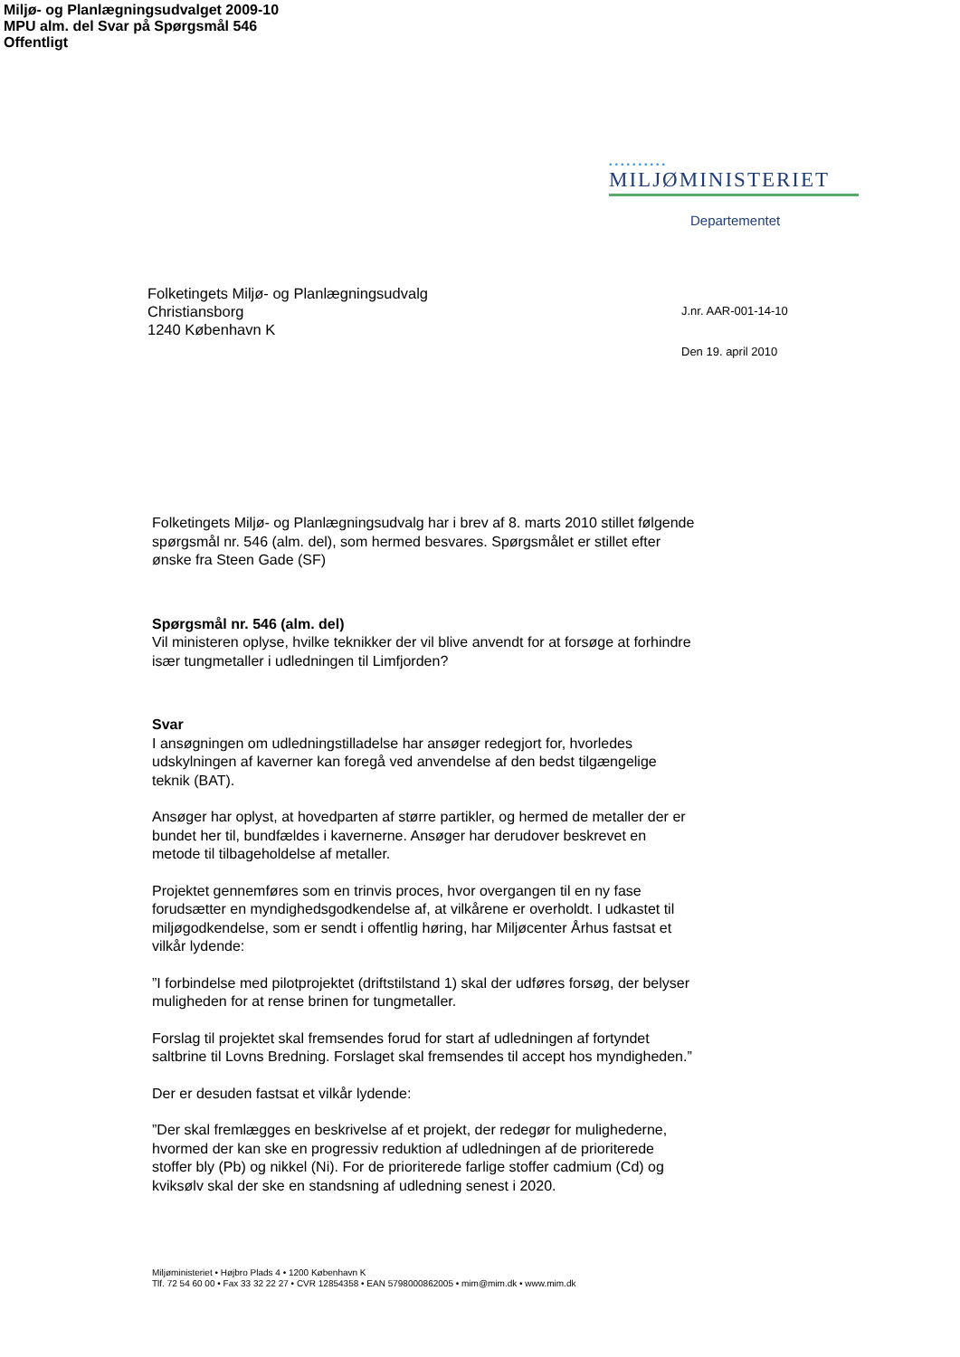Miljø- og Planlægningsudvalget 2009-10
MPU alm. del Svar på Spørgsmål 546
Offentligt
••••••••••
MILJØMINISTERIET
Departementet
Folketingets Miljø- og Planlægningsudvalg
Christiansborg
1240 København K
J.nr. AAR-001-14-10
Den 19. april 2010
Folketingets Miljø- og Planlægningsudvalg har i brev af 8. marts 2010 stillet følgende spørgsmål nr. 546 (alm. del), som hermed besvares. Spørgsmålet er stillet efter ønske fra Steen Gade (SF)
Spørgsmål nr. 546 (alm. del)
Vil ministeren oplyse, hvilke teknikker der vil blive anvendt for at forsøge at forhindre især tungmetaller i udledningen til Limfjorden?
Svar
I ansøgningen om udledningstilladelse har ansøger redegjort for, hvorledes udskylningen af kaverner kan foregå ved anvendelse af den bedst tilgængelige teknik (BAT).
Ansøger har oplyst, at hovedparten af større partikler, og hermed de metaller der er bundet her til, bundfældes i kavernerne. Ansøger har derudover beskrevet en metode til tilbageholdelse af metaller.
Projektet gennemføres som en trinvis proces, hvor overgangen til en ny fase forudsætter en myndighedsgodkendelse af, at vilkårene er overholdt. I udkastet til miljøgodkendelse, som er sendt i offentlig høring, har Miljøcenter Århus fastsat et vilkår lydende:
”I forbindelse med pilotprojektet (driftstilstand 1) skal der udføres forsøg, der belyser muligheden for at rense brinen for tungmetaller.
Forslag til projektet skal fremsendes forud for start af udledningen af fortyndet saltbrine til Lovns Bredning. Forslaget skal fremsendes til accept hos myndigheden.”
Der er desuden fastsat et vilkår lydende:
”Der skal fremlægges en beskrivelse af et projekt, der redegør for mulighederne, hvormed der kan ske en progressiv reduktion af udledningen af de prioriterede stoffer bly (Pb) og nikkel (Ni). For de prioriterede farlige stoffer cadmium (Cd) og kviksølv skal der ske en standsning af udledning senest i 2020.
Miljøministeriet • Højbro Plads 4 • 1200 København K
Tlf. 72 54 60 00 • Fax 33 32 22 27 • CVR 12854358 • EAN 5798000862005 • mim@mim.dk • www.mim.dk